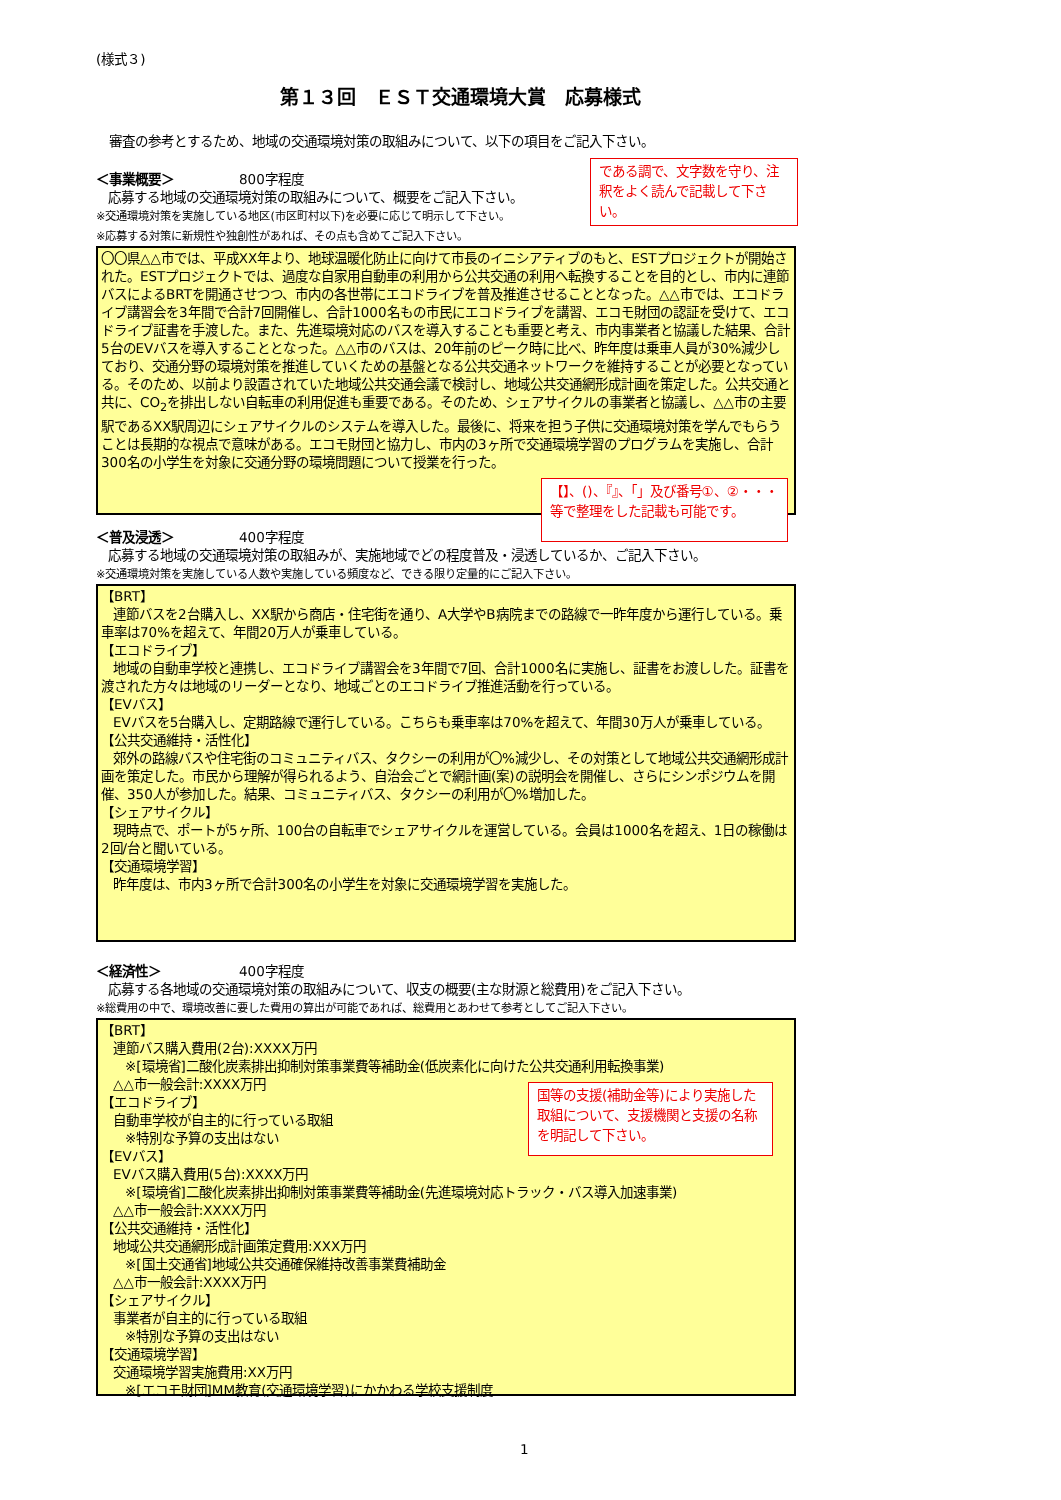(様式３)
第１３回　ＥＳＴ交通環境大賞　応募様式
　審査の参考とするため、地域の交通環境対策の取組みについて、以下の項目をご記入下さい。
＜事業概要＞　　　　　800字程度
応募する地域の交通環境対策の取組みについて、概要をご記入下さい。
※交通環境対策を実施している地区(市区町村以下)を必要に応じて明示して下さい。
※応募する対策に新規性や独創性があれば、その点も含めてご記入下さい。
〇〇県△△市では、平成XX年より、地球温暖化防止に向けて市長のイニシアティブのもと、ESTプロジェクトが開始された。ESTプロジェクトでは、過度な自家用自動車の利用から公共交通の利用へ転換することを目的とし、市内に連節バスによるBRTを開通させつつ、市内の各世帯にエコドライブを普及推進させることとなった。△△市では、エコドライブ講習会を3年間で合計7回開催し、合計1000名もの市民にエコドライブを講習、エコモ財団の認証を受けて、エコドライブ証書を手渡した。また、先進環境対応のバスを導入することも重要と考え、市内事業者と協議した結果、合計5台のEVバスを導入することとなった。△△市のバスは、20年前のピーク時に比べ、昨年度は乗車人員が30%減少しており、交通分野の環境対策を推進していくための基盤となる公共交通ネットワークを維持することが必要となっている。そのため、以前より設置されていた地域公共交通会議で検討し、地域公共交通網形成計画を策定した。公共交通と共に、CO<sub>2</sub>を排出しない自転車の利用促進も重要である。そのため、シェアサイクルの事業者と協議し、△△市の主要駅であるXX駅周辺にシェアサイクルのシステムを導入した。最後に、将来を担う子供に交通環境対策を学んでもらうことは長期的な視点で意味がある。エコモ財団と協力し、市内の3ヶ所で交通環境学習のプログラムを実施し、合計300名の小学生を対象に交通分野の環境問題について授業を行った。
＜普及浸透＞　　　　　400字程度
応募する地域の交通環境対策の取組みが、実施地域でどの程度普及・浸透しているか、ご記入下さい。
※交通環境対策を実施している人数や実施している頻度など、できる限り定量的にご記入下さい。
【BRT】
連節バスを2台購入し、XX駅から商店・住宅街を通り、A大学やB病院までの路線で一昨年度から運行している。乗車率は70%を超えて、年間20万人が乗車している。
【エコドライブ】
地域の自動車学校と連携し、エコドライブ講習会を3年間で7回、合計1000名に実施し、証書をお渡しした。証書を渡された方々は地域のリーダーとなり、地域ごとのエコドライブ推進活動を行っている。
【EVバス】
EVバスを5台購入し、定期路線で運行している。こちらも乗車率は70%を超えて、年間30万人が乗車している。
【公共交通維持・活性化】
郊外の路線バスや住宅街のコミュニティバス、タクシーの利用が〇%減少し、その対策として地域公共交通網形成計画を策定した。市民から理解が得られるよう、自治会ごとで網計画(案)の説明会を開催し、さらにシンポジウムを開催、350人が参加した。結果、コミュニティバス、タクシーの利用が〇%増加した。
【シェアサイクル】
現時点で、ポートが5ヶ所、100台の自転車でシェアサイクルを運営している。会員は1000名を超え、1日の稼働は2回/台と聞いている。
【交通環境学習】
昨年度は、市内3ヶ所で合計300名の小学生を対象に交通環境学習を実施した。
＜経済性＞　　　　　　400字程度
応募する各地域の交通環境対策の取組みについて、収支の概要(主な財源と総費用)をご記入下さい。
※総費用の中で、環境改善に要した費用の算出が可能であれば、総費用とあわせて参考としてご記入下さい。
【BRT】
連節バス購入費用(2台):XXXX万円
※[環境省]二酸化炭素排出抑制対策事業費等補助金(低炭素化に向けた公共交通利用転換事業)
△△市一般会計:XXXX万円
【エコドライブ】
自動車学校が自主的に行っている取組
※特別な予算の支出はない
【EVバス】
EVバス購入費用(5台):XXXX万円
※[環境省]二酸化炭素排出抑制対策事業費等補助金(先進環境対応トラック・バス導入加速事業)
△△市一般会計:XXXX万円
【公共交通維持・活性化】
地域公共交通網形成計画策定費用:XXX万円
※[国土交通省]地域公共交通確保維持改善事業費補助金
△△市一般会計:XXXX万円
【シェアサイクル】
事業者が自主的に行っている取組
※特別な予算の支出はない
【交通環境学習】
交通環境学習実施費用:XX万円
※[エコモ財団]MM教育(交通環境学習)にかかわる学校支援制度
である調で、文字数を守り、注釈をよく読んで記載して下さい。
【】、()、『』、「」及び番号①、②・・・等で整理をした記載も可能です。
国等の支援(補助金等)により実施した取組について、支援機関と支援の名称を明記して下さい。
1